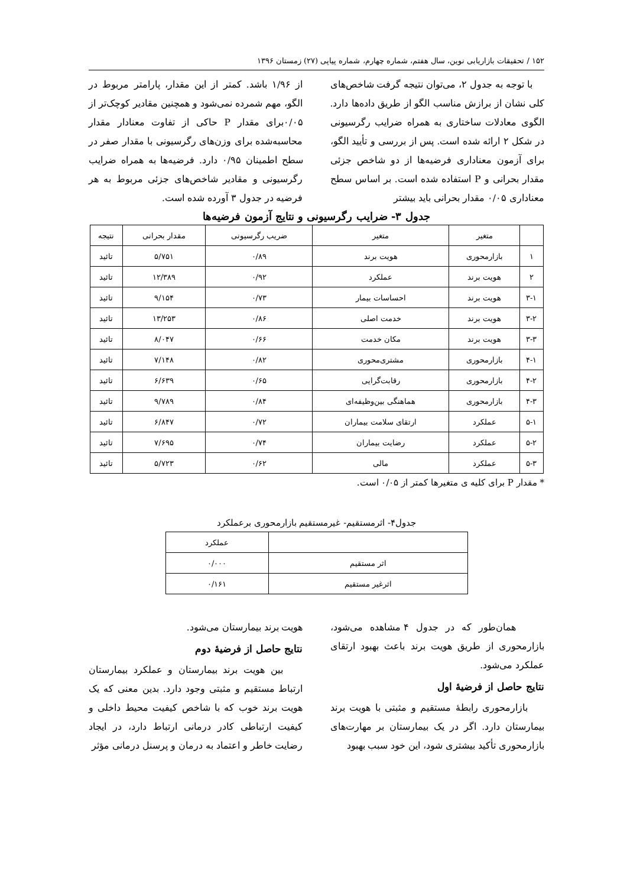۱۵۲ / تحقیقات بازاریابی نوین، سال هفتم، شماره چهارم، شماره پیاپی (۲۷) زمستان ۱۳۹۶
با توجه به جدول ۲، می‌توان نتیجه گرفت شاخص‌های کلی نشان از برازش مناسب الگو از طریق داده‌ها دارد. الگوی معادلات ساختاری به همراه ضرایب رگرسیونی در شکل ۲ ارائه شده است. پس از بررسی و تأیید الگو، برای آزمون معناداری فرضیه‌ها از دو شاخص جزئی مقدار بحرانی و P استفاده شده است. بر اساس سطح معناداری ۰/۰۵ مقدار بحرانی باید بیشتر
از ۱/۹۶ باشد. کمتر از این مقدار، پارامتر مربوط در الگو، مهم شمرده نمی‌شود و همچنین مقادیر کوچک‌تر از ۰/۰۵برای مقدار P حاکی از تفاوت معنادار مقدار محاسبه‌شده برای وزن‌های رگرسیونی با مقدار صفر در سطح اطمینان ۰/۹۵ دارد. فرضیه‌ها به همراه ضرایب رگرسیونی و مقادیر شاخص‌های جزئی مربوط به هر فرضیه در جدول ۳ آورده شده است.
جدول ۳- ضرایب رگرسیونی و نتایج آزمون فرضیه‌ها
| | متغیر | متغیر | ضریب رگرسیونی | مقدار بحرانی | نتیجه |
| --- | --- | --- | --- | --- | --- |
| ۱ | بازارمحوری | هویت برند | ۰/۸۹ | ۵/۷۵۱ | تائید |
| ۲ | هویت برند | عملکرد | ۰/۹۲ | ۱۲/۳۸۹ | تائید |
| ۳-۱ | هویت برند | احساسات بیمار | ۰/۷۳ | ۹/۱۵۴ | تائید |
| ۳-۲ | هویت برند | خدمت اصلی | ۰/۸۶ | ۱۳/۲۵۳ | تائید |
| ۳-۳ | هویت برند | مکان خدمت | ۰/۶۶ | ۸/۰۴۷ | تائید |
| ۴-۱ | بازارمحوری | مشتری‌محوری | ۰/۸۲ | ۷/۱۴۸ | تائید |
| ۴-۲ | بازارمحوری | رقابت‌گرایی | ۰/۶۵ | ۶/۶۳۹ | تائید |
| ۴-۳ | بازارمحوری | هماهنگی بین‌وظیفه‌ای | ۰/۸۴ | ۹/۷۸۹ | تائید |
| ۵-۱ | عملکرد | ارتقای سلامت بیماران | ۰/۷۲ | ۶/۸۴۷ | تائید |
| ۵-۲ | عملکرد | رضایت بیماران | ۰/۷۴ | ۷/۶۹۵ | تائید |
| ۵-۳ | عملکرد | مالی | ۰/۶۲ | ۵/۷۲۳ | تائید |
* مقدار P برای کلیه ی متغیرها کمتر از ۰/۰۵ است.
جدول۴- اثرمستقیم- غیرمستقیم بازارمحوری برعملکرد
| | عملکرد |
| --- | --- |
| اثر مستقیم | ۰/۰۰۰ |
| اثرغیر مستقیم | ۰/۱۶۱ |
همان‌طور که در جدول ۴ مشاهده می‌شود، بازارمحوری از طریق هویت برند باعث بهبود ارتقای عملکرد می‌شود.
نتایج حاصل از فرضیهٔ اول
بازارمحوری رابطهٔ مستقیم و مثبتی با هویت برند بیمارستان دارد. اگر در یک بیمارستان بر مهارت‌های بازارمحوری تأکید بیشتری شود، این خود سبب بهبود
هویت برند بیمارستان می‌شود.
نتایج حاصل از فرضیهٔ دوم
بین هویت برند بیمارستان و عملکرد بیمارستان ارتباط مستقیم و مثبتی وجود دارد. بدین معنی که یک هویت برند خوب که با شاخص کیفیت محیط داخلی و کیفیت ارتباطی کادر درمانی ارتباط دارد، در ایجاد رضایت خاطر و اعتماد به درمان و پرسنل درمانی مؤثر